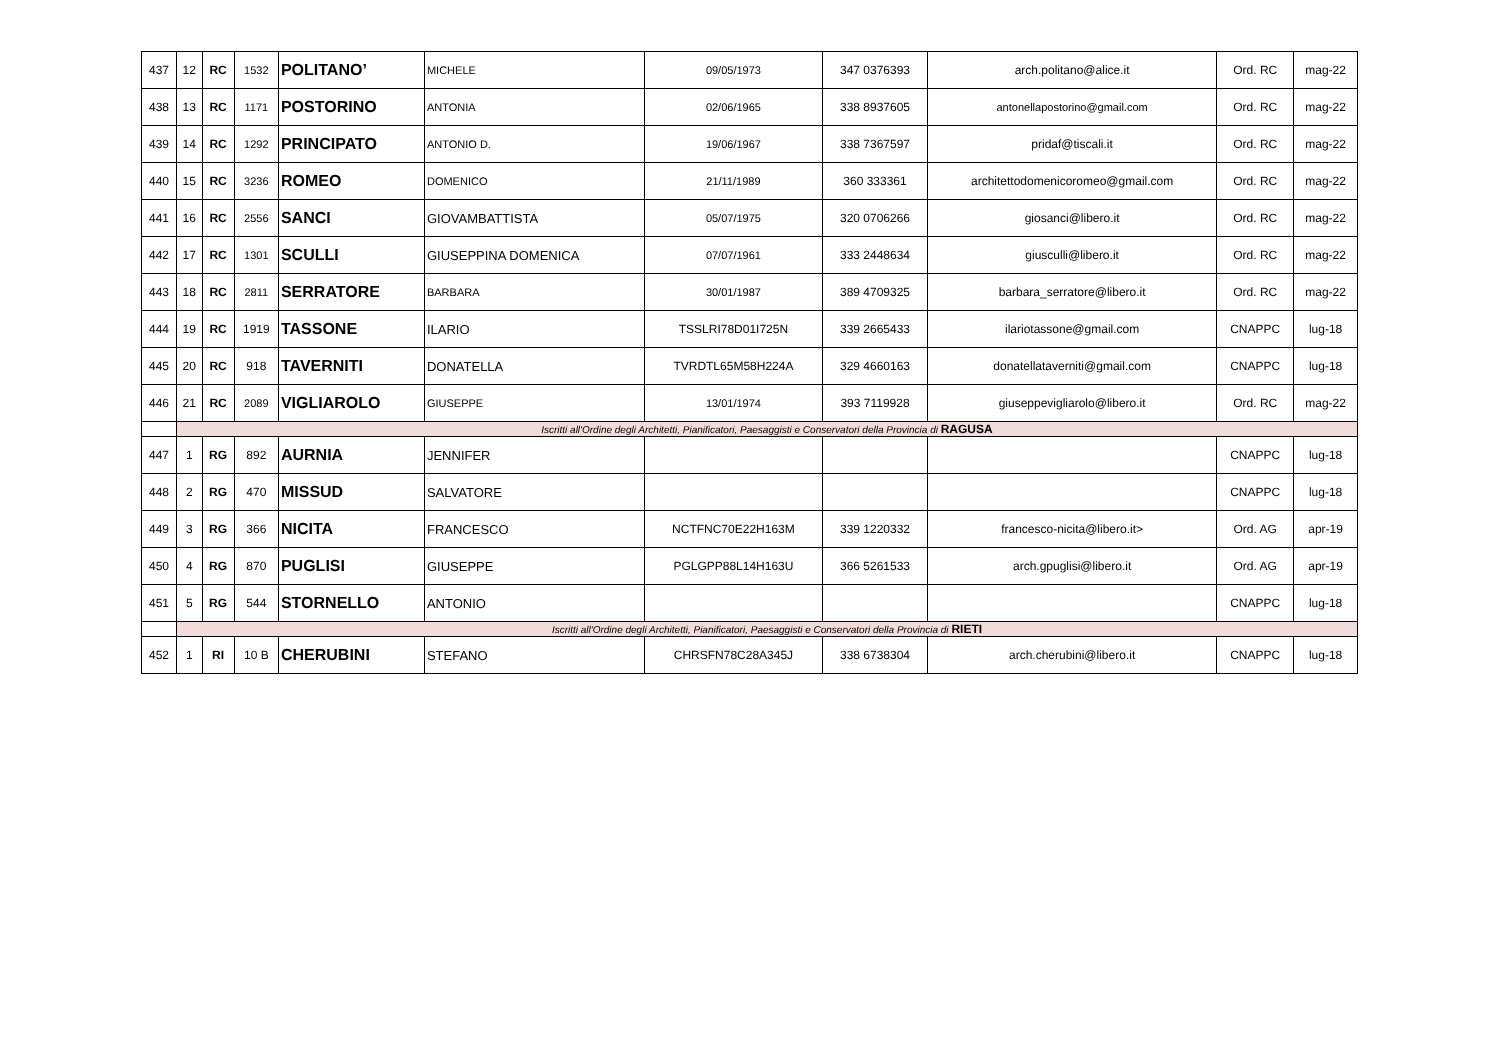| 437 | 12 | RC | 1532 | POLITANO’ | MICHELE | 09/05/1973 | 347 0376393 | arch.politano@alice.it | Ord. RC | mag-22 |
| 438 | 13 | RC | 1171 | POSTORINO | ANTONIA | 02/06/1965 | 338 8937605 | antonellapostorino@gmail.com | Ord. RC | mag-22 |
| 439 | 14 | RC | 1292 | PRINCIPATO | ANTONIO D. | 19/06/1967 | 338 7367597 | pridaf@tiscali.it | Ord. RC | mag-22 |
| 440 | 15 | RC | 3236 | ROMEO | DOMENICO | 21/11/1989 | 360 333361 | architettodomenicoromeo@gmail.com | Ord. RC | mag-22 |
| 441 | 16 | RC | 2556 | SANCI | GIOVAMBATTISTA | 05/07/1975 | 320 0706266 | giosanci@libero.it | Ord. RC | mag-22 |
| 442 | 17 | RC | 1301 | SCULLI | GIUSEPPINA DOMENICA | 07/07/1961 | 333 2448634 | giusculli@libero.it | Ord. RC | mag-22 |
| 443 | 18 | RC | 2811 | SERRATORE | BARBARA | 30/01/1987 | 389 4709325 | barbara_serratore@libero.it | Ord. RC | mag-22 |
| 444 | 19 | RC | 1919 | TASSONE | ILARIO | TSSLRI78D01I725N | 339 2665433 | ilariotassone@gmail.com | CNAPPC | lug-18 |
| 445 | 20 | RC | 918 | TAVERNITI | DONATELLA | TVRDTL65M58H224A | 329 4660163 | donatellataverniti@gmail.com | CNAPPC | lug-18 |
| 446 | 21 | RC | 2089 | VIGLIAROLO | GIUSEPPE | 13/01/1974 | 393 7119928 | giuseppevigliarolo@libero.it | Ord. RC | mag-22 |
| | Iscritti all'Ordine degli Architetti, Pianificatori, Paesaggisti e Conservatori della Provincia di RAGUSA | | | | | | | | | |
| 447 | 1 | RG | 892 | AURNIA | JENNIFER | | | | CNAPPC | lug-18 |
| 448 | 2 | RG | 470 | MISSUD | SALVATORE | | | | CNAPPC | lug-18 |
| 449 | 3 | RG | 366 | NICITA | FRANCESCO | NCTFNC70E22H163M | 339 1220332 | francesco-nicita@libero.it> | Ord. AG | apr-19 |
| 450 | 4 | RG | 870 | PUGLISI | GIUSEPPE | PGLGPP88L14H163U | 366 5261533 | arch.gpuglisi@libero.it | Ord. AG | apr-19 |
| 451 | 5 | RG | 544 | STORNELLO | ANTONIO | | | | CNAPPC | lug-18 |
| | Iscritti all'Ordine degli Architetti, Pianificatori, Paesaggisti e Conservatori della Provincia di RIETI | | | | | | | | | |
| 452 | 1 | RI | 10 B | CHERUBINI | STEFANO | CHRSFN78C28A345J | 338 6738304 | arch.cherubini@libero.it | CNAPPC | lug-18 |